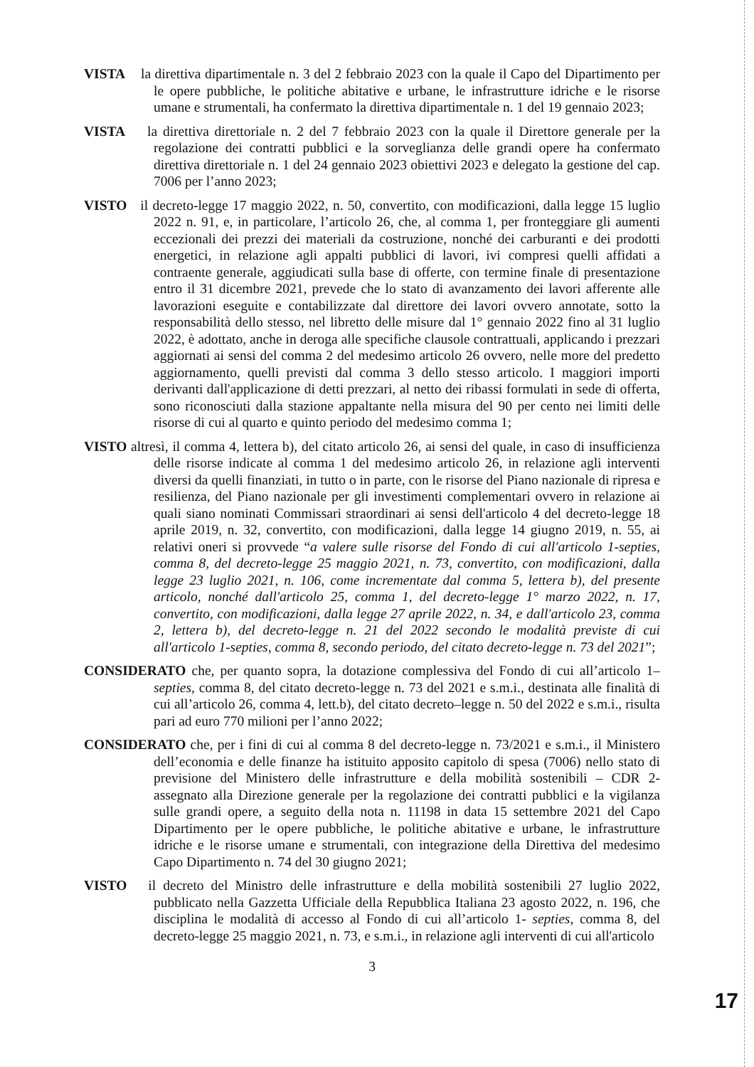VISTA la direttiva dipartimentale n. 3 del 2 febbraio 2023 con la quale il Capo del Dipartimento per le opere pubbliche, le politiche abitative e urbane, le infrastrutture idriche e le risorse umane e strumentali, ha confermato la direttiva dipartimentale n. 1 del 19 gennaio 2023;
VISTA la direttiva direttoriale n. 2 del 7 febbraio 2023 con la quale il Direttore generale per la regolazione dei contratti pubblici e la sorveglianza delle grandi opere ha confermato direttiva direttoriale n. 1 del 24 gennaio 2023 obiettivi 2023 e delegato la gestione del cap. 7006 per l’anno 2023;
VISTO il decreto-legge 17 maggio 2022, n. 50, convertito, con modificazioni, dalla legge 15 luglio 2022 n. 91, e, in particolare, l’articolo 26, che, al comma 1, per fronteggiare gli aumenti eccezionali dei prezzi dei materiali da costruzione, nonché dei carburanti e dei prodotti energetici, in relazione agli appalti pubblici di lavori, ivi compresi quelli affidati a contraente generale, aggiudicati sulla base di offerte, con termine finale di presentazione entro il 31 dicembre 2021, prevede che lo stato di avanzamento dei lavori afferente alle lavorazioni eseguite e contabilizzate dal direttore dei lavori ovvero annotate, sotto la responsabilità dello stesso, nel libretto delle misure dal 1° gennaio 2022 fino al 31 luglio 2022, è adottato, anche in deroga alle specifiche clausole contrattuali, applicando i prezzari aggiornati ai sensi del comma 2 del medesimo articolo 26 ovvero, nelle more del predetto aggiornamento, quelli previsti dal comma 3 dello stesso articolo. I maggiori importi derivanti dall'applicazione di detti prezzari, al netto dei ribassi formulati in sede di offerta, sono riconosciuti dalla stazione appaltante nella misura del 90 per cento nei limiti delle risorse di cui al quarto e quinto periodo del medesimo comma 1;
VISTO altresì, il comma 4, lettera b), del citato articolo 26, ai sensi del quale, in caso di insufficienza delle risorse indicate al comma 1 del medesimo articolo 26, in relazione agli interventi diversi da quelli finanziati, in tutto o in parte, con le risorse del Piano nazionale di ripresa e resilienza, del Piano nazionale per gli investimenti complementari ovvero in relazione ai quali siano nominati Commissari straordinari ai sensi dell'articolo 4 del decreto-legge 18 aprile 2019, n. 32, convertito, con modificazioni, dalla legge 14 giugno 2019, n. 55, ai relativi oneri si provvede “a valere sulle risorse del Fondo di cui all'articolo 1-septies, comma 8, del decreto-legge 25 maggio 2021, n. 73, convertito, con modificazioni, dalla legge 23 luglio 2021, n. 106, come incrementate dal comma 5, lettera b), del presente articolo, nonché dall'articolo 25, comma 1, del decreto-legge 1° marzo 2022, n. 17, convertito, con modificazioni, dalla legge 27 aprile 2022, n. 34, e dall'articolo 23, comma 2, lettera b), del decreto-legge n. 21 del 2022 secondo le modalità previste di cui all'articolo 1-septies, comma 8, secondo periodo, del citato decreto-legge n. 73 del 2021”;
CONSIDERATO che, per quanto sopra, la dotazione complessiva del Fondo di cui all’articolo 1–septies, comma 8, del citato decreto-legge n. 73 del 2021 e s.m.i., destinata alle finalità di cui all’articolo 26, comma 4, lett.b), del citato decreto–legge n. 50 del 2022 e s.m.i., risulta pari ad euro 770 milioni per l’anno 2022;
CONSIDERATO che, per i fini di cui al comma 8 del decreto-legge n. 73/2021 e s.m.i., il Ministero dell’economia e delle finanze ha istituito apposito capitolo di spesa (7006) nello stato di previsione del Ministero delle infrastrutture e della mobilità sostenibili – CDR 2- assegnato alla Direzione generale per la regolazione dei contratti pubblici e la vigilanza sulle grandi opere, a seguito della nota n. 11198 in data 15 settembre 2021 del Capo Dipartimento per le opere pubbliche, le politiche abitative e urbane, le infrastrutture idriche e le risorse umane e strumentali, con integrazione della Direttiva del medesimo Capo Dipartimento n. 74 del 30 giugno 2021;
VISTO il decreto del Ministro delle infrastrutture e della mobilità sostenibili 27 luglio 2022, pubblicato nella Gazzetta Ufficiale della Repubblica Italiana 23 agosto 2022, n. 196, che disciplina le modalità di accesso al Fondo di cui all’articolo 1- septies, comma 8, del decreto-legge 25 maggio 2021, n. 73, e s.m.i., in relazione agli interventi di cui all'articolo
3
17